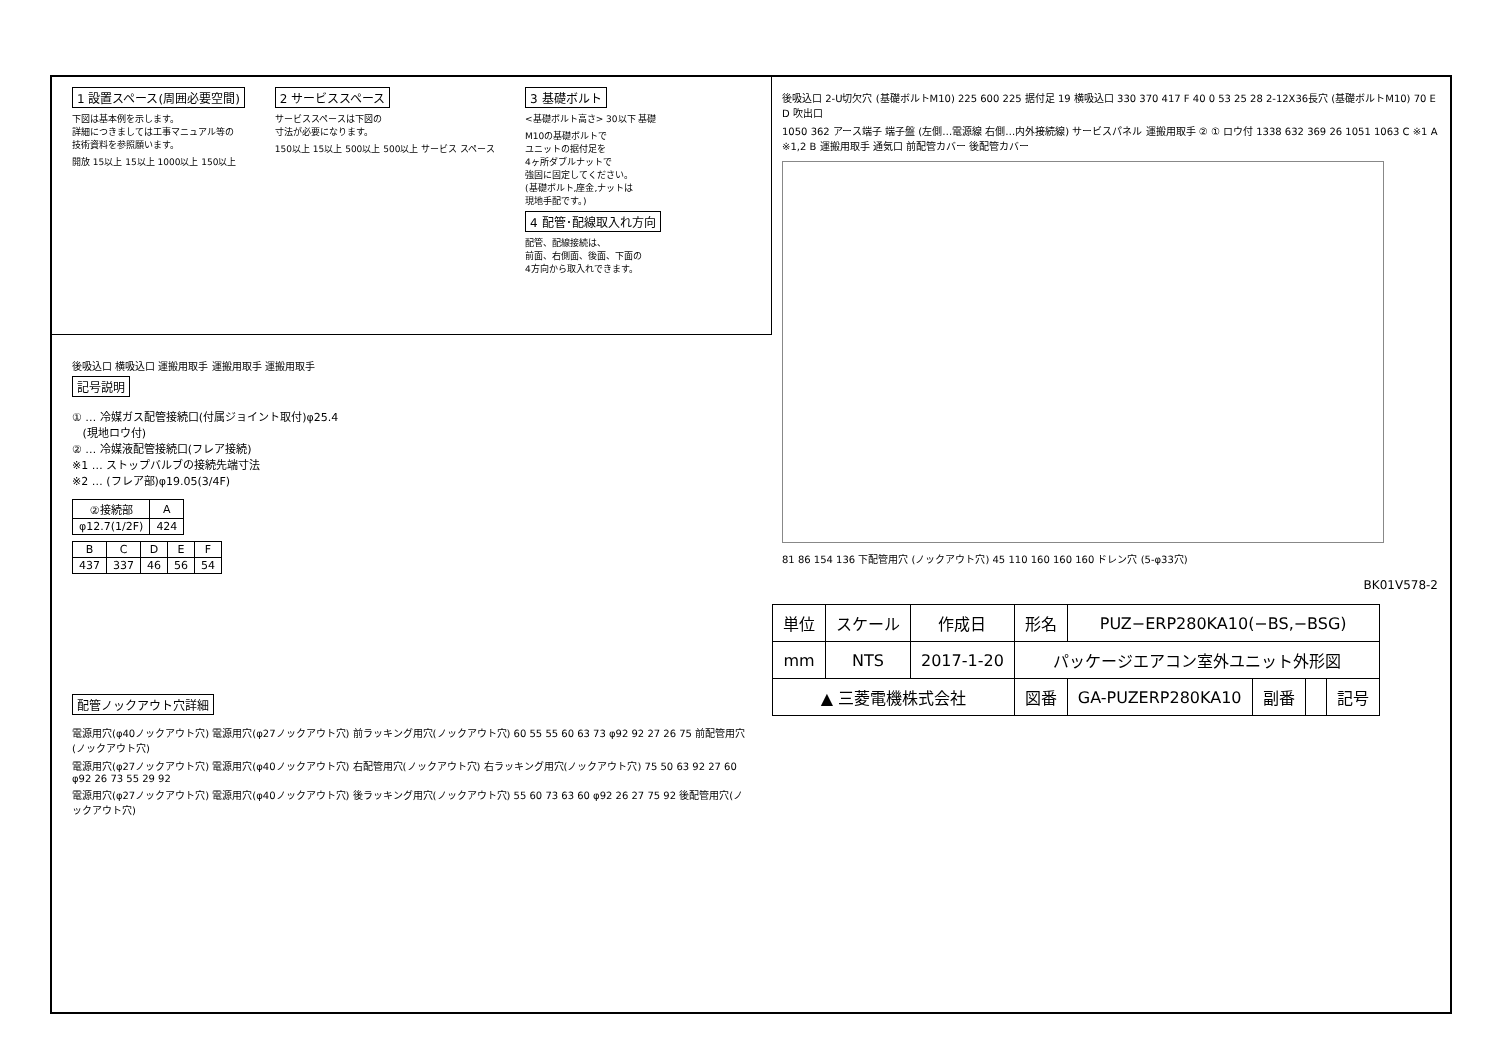1 設置スペース(周囲必要空間)
下図は基本例を示します。
詳細につきましては工事マニュアル等の
技術資料を参照願います。
開放 15以上 15以上 1000以上 150以上
2 サービススペース
サービススペースは下図の
寸法が必要になります。
150以上 15以上 500以上 500以上 サービス スペース
3 基礎ボルト
<基礎ボルト高さ> 30以下 基礎
M10の基礎ボルトで
ユニットの据付足を
4ヶ所ダブルナットで
強固に固定してください。
(基礎ボルト,座金,ナットは
現地手配です。)
4 配管･配線取入れ方向
配管、配線接続は、
前面、右側面、後面、下面の
4方向から取入れできます。
後吸込口 横吸込口 運搬用取手 運搬用取手 運搬用取手
記号説明
① … 冷媒ガス配管接続口(付属ジョイント取付)φ25.4
(現地ロウ付)
② … 冷媒液配管接続口(フレア接続)
※1 … ストップバルブの接続先端寸法
※2 … (フレア部)φ19.05(3/4F)
| ②接続部 | A |
| --- | --- |
| φ12.7(1/2F) | 424 |
| B | C | D | E | F |
| --- | --- | --- | --- | --- |
| 437 | 337 | 46 | 56 | 54 |
配管ノックアウト穴詳細
電源用穴(φ40ノックアウト穴) 電源用穴(φ27ノックアウト穴) 前ラッキング用穴(ノックアウト穴) 60 55 55 60 63 73 φ92 92 27 26 75 前配管用穴(ノックアウト穴)
電源用穴(φ27ノックアウト穴) 電源用穴(φ40ノックアウト穴) 右配管用穴(ノックアウト穴) 右ラッキング用穴(ノックアウト穴) 75 50 63 92 27 60 φ92 26 73 55 29 92
電源用穴(φ27ノックアウト穴) 電源用穴(φ40ノックアウト穴) 後ラッキング用穴(ノックアウト穴) 55 60 73 63 60 φ92 26 27 75 92 後配管用穴(ノックアウト穴)
後吸込口 2-U切欠穴 (基礎ボルトM10) 225 600 225 据付足 19 横吸込口 330 370 417 F 40 0 53 25 28 2-12X36長穴 (基礎ボルトM10) 70 E D 吹出口
1050 362 アース端子 端子盤 (左側…電源線 右側…内外接続線) サービスパネル 運搬用取手 ② ① ロウ付 1338 632 369 26 1051 1063 C ※1 A ※1,2 B 運搬用取手 通気口 前配管カバー 後配管カバー
81 86 154 136 下配管用穴 (ノックアウト穴) 45 110 160 160 160 ドレン穴 (5-φ33穴)
BK01V578-2
| 単位 | スケール | 作成日 | 形名 | PUZ−ERP280KA10(−BS,−BSG) | | | |
| mm | NTS | 2017-1-20 | パッケージエアコン室外ユニット外形図 | | | | |
| ▲ 三菱電機株式会社 | | | 図番 | GA-PUZERP280KA10 | 副番 | | 記号 |